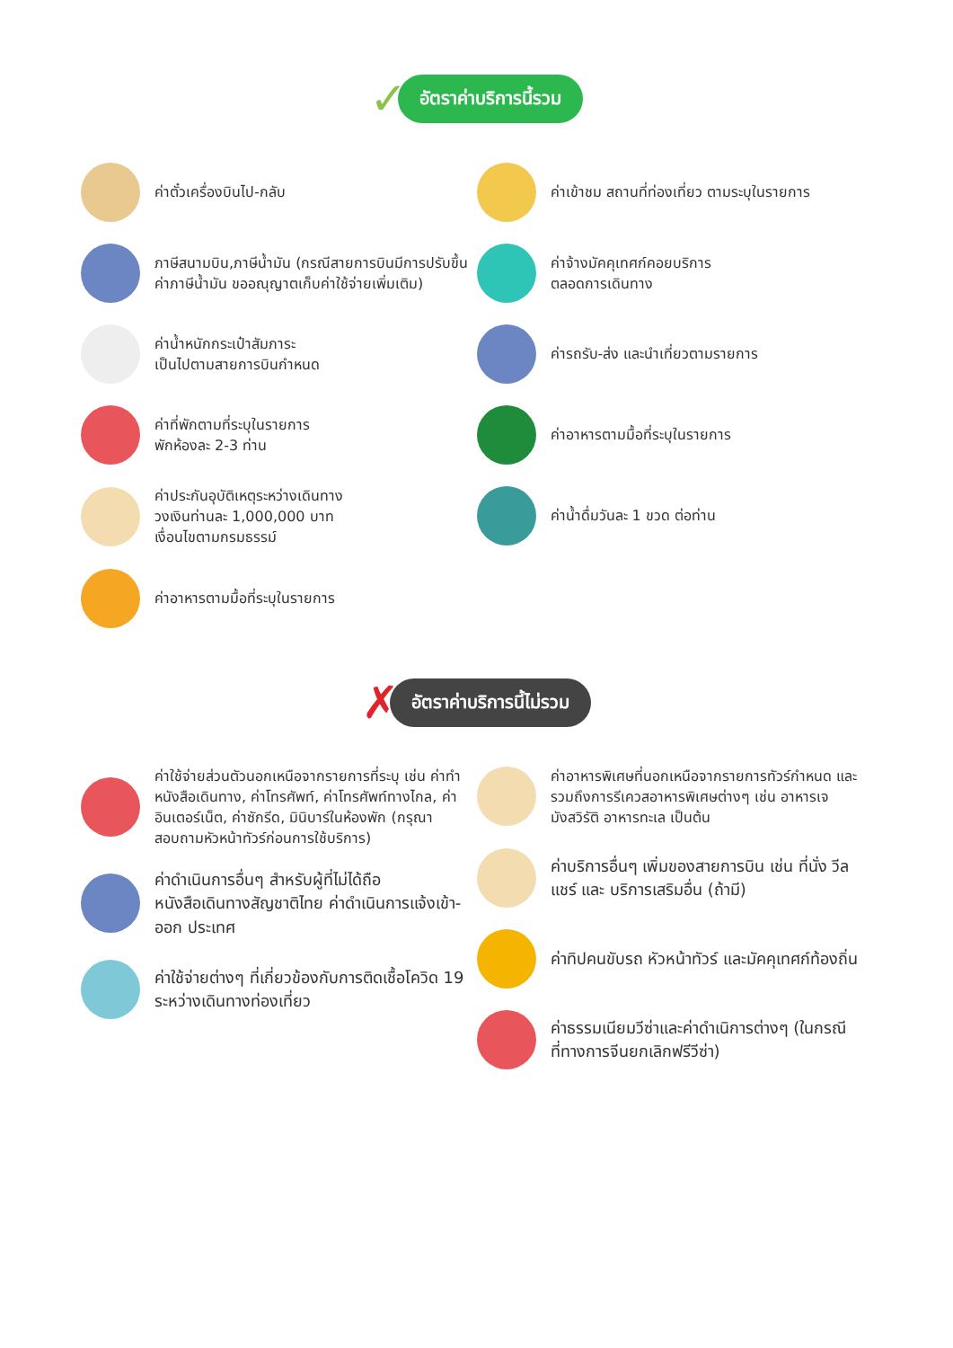✓ อัตราค่าบริการนี้รวม
ค่าตั๋วเครื่องบินไป-กลับ
ภาษีสนามบิน,ภาษีน้ำมัน (กรณีสายการบินมีการปรับขึ้นค่าภาษีน้ำมัน ขออณุญาตเก็บค่าใช้จ่ายเพิ่มเติม)
ค่าน้ำหนักกระเป๋าสัมภาระ
เป็นไปตามสายการบินกำหนด
ค่าที่พักตามที่ระบุในรายการ
พักห้องละ 2-3 ท่าน
ค่าประกันอุบัติเหตุระหว่างเดินทาง
วงเงินท่านละ 1,000,000 บาท
เงื่อนไขตามกรมธรรม์
ค่าอาหารตามมื้อที่ระบุในรายการ
ค่าเข้าชม สถานที่ท่องเที่ยว ตามระบุในรายการ
ค่าจ้างมัคคุเทศก์คอยบริการ
ตลอดการเดินทาง
ค่ารถรับ-ส่ง และนำเที่ยวตามรายการ
ค่าอาหารตามมื้อที่ระบุในรายการ
ค่าน้ำดื่มวันละ 1 ขวด ต่อท่าน
✗ อัตราค่าบริการนี้ไม่รวม
ค่าใช้จ่ายส่วนตัวนอกเหนือจากรายการที่ระบุ เช่น ค่าทำหนังสือเดินทาง, ค่าโทรศัพท์, ค่าโทรศัพท์ทางไกล, ค่าอินเตอร์เน็ต, ค่าซักรีด, มินิบาร์ในห้องพัก (กรุณาสอบถามหัวหน้าทัวร์ก่อนการใช้บริการ)
ค่าดำเนินการอื่นๆ สำหรับผู้ที่ไม่ได้ถือหนังสือเดินทางสัญชาติไทย ค่าดำเนินการแจ้งเข้า-ออก ประเทศ
ค่าใช้จ่ายต่างๆ ที่เกี่ยวข้องกับการติดเชื้อโควิด 19 ระหว่างเดินทางท่องเที่ยว
ค่าอาหารพิเศษที่นอกเหนือจากรายการทัวร์กำหนด และ รวมถึงการรีเควสอาหารพิเศษต่างๆ เช่น อาหารเจ มังสวิรัติ อาหารทะเล เป็นต้น
ค่าบริการอื่นๆ เพิ่มของสายการบิน เช่น ที่นั่ง วีลแชร์ และ บริการเสริมอื่น (ถ้ามี)
ค่าทิปคนขับรถ หัวหน้าทัวร์ และมัคคุเทศก์ท้องถิ่น
ค่าธรรมเนียมวีซ่าและค่าดำเนิการต่างๆ (ในกรณีที่ทางการจีนยกเลิกฟรีวีซ่า)